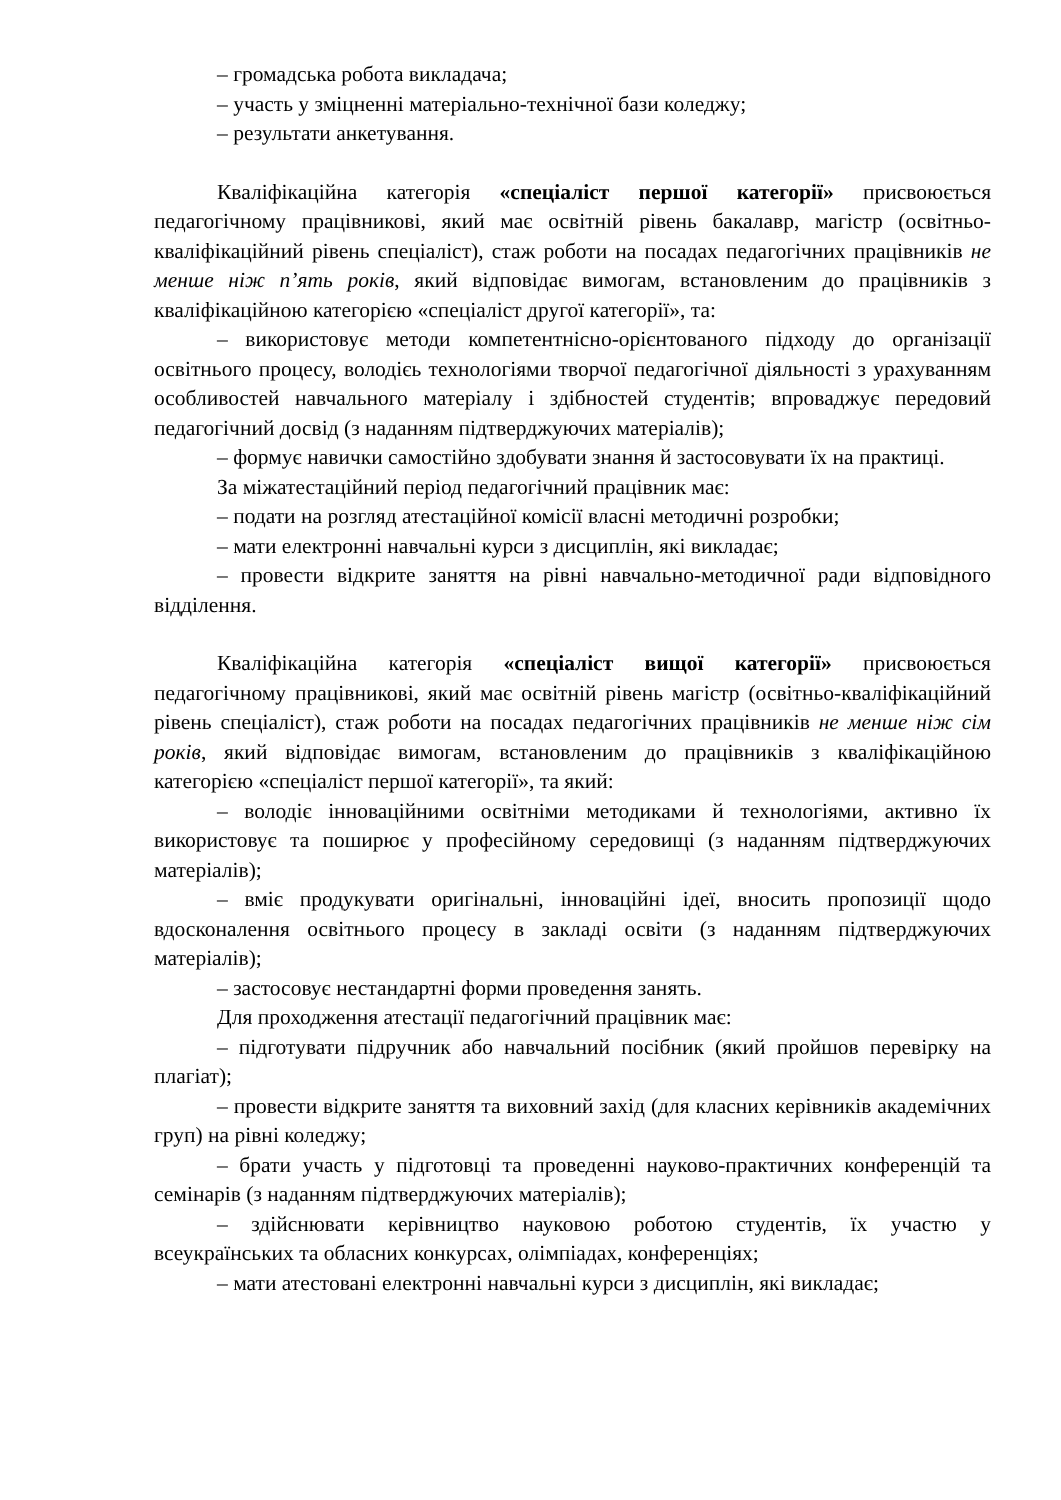– громадська робота викладача;
– участь у зміцненні матеріально-технічної бази коледжу;
– результати анкетування.
Кваліфікаційна категорія «спеціаліст першої категорії» присвоюється педагогічному працівникові, який має освітній рівень бакалавр, магістр (освітньо-кваліфікаційний рівень спеціаліст), стаж роботи на посадах педагогічних працівників не менше ніж п’ять років, який відповідає вимогам, встановленим до працівників з кваліфікаційною категорією «спеціаліст другої категорії», та:
– використовує методи компетентнісно-орієнтованого підходу до організації освітнього процесу, володієь технологіями творчої педагогічної діяльності з урахуванням особливостей навчального матеріалу і здібностей студентів; впроваджує передовий педагогічний досвід (з наданням підтверджуючих матеріалів);
– формує навички самостійно здобувати знання й застосовувати їх на практиці.
За міжатестаційний період педагогічний працівник має:
– подати на розгляд атестаційної комісії власні методичні розробки;
– мати електронні навчальні курси з дисциплін, які викладає;
– провести відкрите заняття на рівні навчально-методичної ради відповідного відділення.
Кваліфікаційна категорія «спеціаліст вищої категорії» присвоюється педагогічному працівникові, який має освітній рівень магістр (освітньо-кваліфікаційний рівень спеціаліст), стаж роботи на посадах педагогічних працівників не менше ніж сім років, який відповідає вимогам, встановленим до працівників з кваліфікаційною категорією «спеціаліст першої категорії», та який:
– володіє інноваційними освітніми методиками й технологіями, активно їх використовує та поширює у професійному середовищі (з наданням підтверджуючих матеріалів);
– вміє продукувати оригінальні, інноваційні ідеї, вносить пропозиції щодо вдосконалення освітнього процесу в закладі освіти (з наданням підтверджуючих матеріалів);
– застосовує нестандартні форми проведення занять.
Для проходження атестації педагогічний працівник має:
– підготувати підручник або навчальний посібник (який пройшов перевірку на плагіат);
– провести відкрите заняття та виховний захід (для класних керівників академічних груп) на рівні коледжу;
– брати участь у підготовці та проведенні науково-практичних конференцій та семінарів (з наданням підтверджуючих матеріалів);
– здійснювати керівництво науковою роботою студентів, їх участю у всеукраїнських та обласних конкурсах, олімпіадах, конференціях;
– мати атестовані електронні навчальні курси з дисциплін, які викладає;